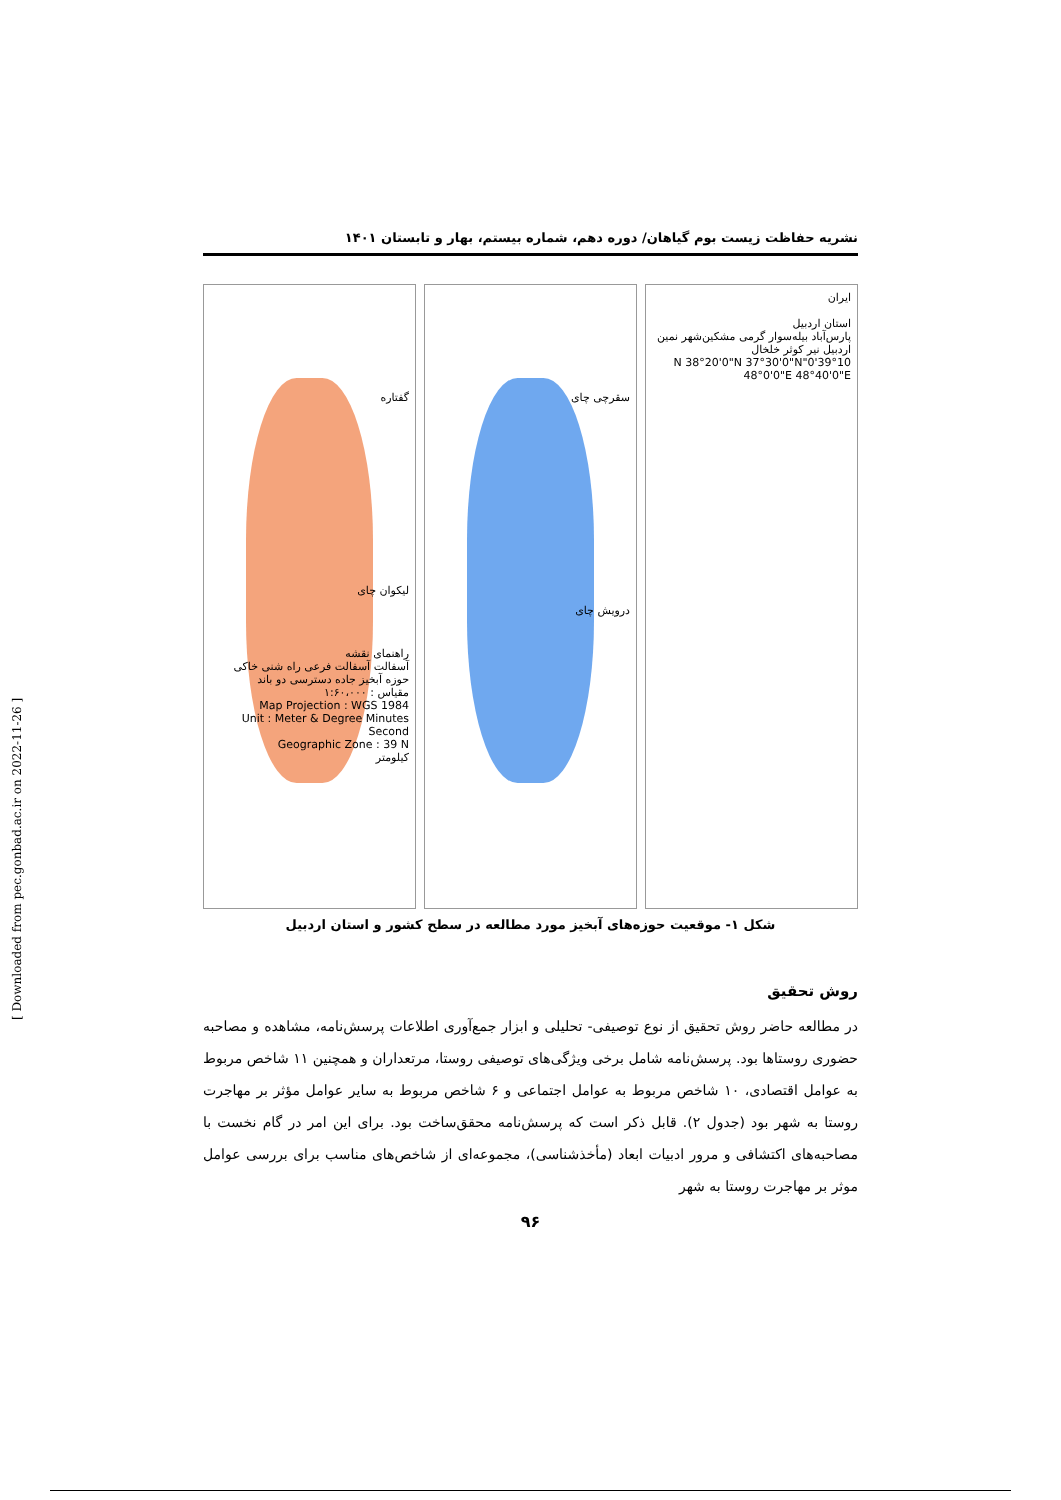نشریه حفاظت زیست بوم گیاهان/ دوره دهم، شماره بیستم، بهار و تابستان ۱۴۰۱
ایران
استان اردبیل
پارس‌آباد بیله‌سوار گرمی مشکین‌شهر نمین اردبیل نیر کوثر خلخال
39°10'0"N 38°20'0"N 37°30'0"N 48°0'0"E 48°40'0"E
سقرچی چای
درویش چای
گفتاره
لیکوان چای
راهنمای نقشه
آسفالت آسفالت فرعی راه شنی خاکی حوزه آبخیز جاده دسترسی دو باند
مقیاس : ۱:۶۰،۰۰۰
Map Projection : WGS 1984
Unit : Meter & Degree Minutes Second
Geographic Zone : 39 N
کیلومتر
شکل ۱- موقعیت حوزه‌های آبخیز مورد مطالعه در سطح کشور و استان اردبیل
روش تحقیق
در مطالعه حاضر روش تحقیق از نوع توصیفی- تحلیلی و ابزار جمع‌آوری اطلاعات پرسش‌نامه، مشاهده و مصاحبه حضوری روستاها بود. پرسش‌نامه شامل برخی ویژگی‌های توصیفی روستا، مرتعداران و همچنین ۱۱ شاخص مربوط به عوامل اقتصادی، ۱۰ شاخص مربوط به عوامل اجتماعی و ۶ شاخص مربوط به سایر عوامل مؤثر بر مهاجرت روستا به شهر بود (جدول ۲). قابل ذکر است که پرسش‌نامه محقق‌ساخت بود. برای این امر در گام نخست با مصاحبه‌های اکتشافی و مرور ادبیات ابعاد (مأخذشناسی)، مجموعه‌ای از شاخص‌های مناسب برای بررسی عوامل موثر بر مهاجرت روستا به شهر
۹۶
[ Downloaded from pec.gonbad.ac.ir on 2022-11-26 ]